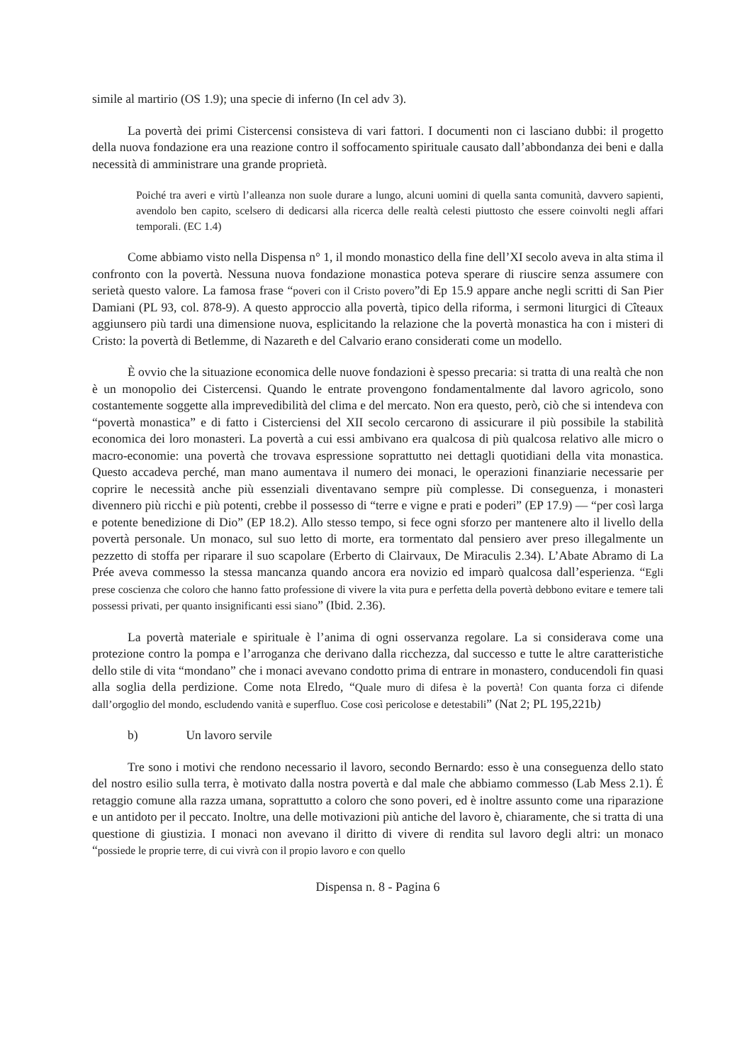simile al martirio (OS 1.9); una specie di inferno (In cel adv 3).
La povertà dei primi Cistercensi consisteva di vari fattori. I documenti non ci lasciano dubbi: il progetto della nuova fondazione era una reazione contro il soffocamento spirituale causato dall’abbondanza dei beni e dalla necessità di amministrare una grande proprietà.
Poiché tra averi e virtù l’alleanza non suole durare a lungo, alcuni uomini di quella santa comunità, davvero sapienti, avendolo ben capito, scelsero di dedicarsi alla ricerca delle realtà celesti piuttosto che essere coinvolti negli affari temporali. (EC 1.4)
Come abbiamo visto nella Dispensa n° 1, il mondo monastico della fine dell’XI secolo aveva in alta stima il confronto con la povertà. Nessuna nuova fondazione monastica poteva sperare di riuscire senza assumere con serietà questo valore. La famosa frase “poveri con il Cristo povero”di Ep 15.9 appare anche negli scritti di San Pier Damiani (PL 93, col. 878-9). A questo approccio alla povertà, tipico della riforma, i sermoni liturgici di Cîteaux aggiunsero più tardi una dimensione nuova, esplicitando la relazione che la povertà monastica ha con i misteri di Cristo: la povertà di Betlemme, di Nazareth e del Calvario erano considerati come un modello.
È ovvio che la situazione economica delle nuove fondazioni è spesso precaria: si tratta di una realtà che non è un monopolio dei Cistercensi. Quando le entrate provengono fondamentalmente dal lavoro agricolo, sono costantemente soggette alla imprevedibilità del clima e del mercato. Non era questo, però, ciò che si intendeva con “povertà monastica” e di fatto i Cisterciensi del XII secolo cercarono di assicurare il più possibile la stabilità economica dei loro monasteri. La povertà a cui essi ambivano era qualcosa di più qualcosa relativo alle micro o macro-economie: una povertà che trovava espressione soprattutto nei dettagli quotidiani della vita monastica. Questo accadeva perché, man mano aumentava il numero dei monaci, le operazioni finanziarie necessarie per coprire le necessità anche più essenziali diventavano sempre più complesse. Di conseguenza, i monasteri divennero più ricchi e più potenti, crebbe il possesso di “terre e vigne e prati e poderi” (EP 17.9) — “per così larga e potente benedizione di Dio” (EP 18.2). Allo stesso tempo, si fece ogni sforzo per mantenere alto il livello della povertà personale. Un monaco, sul suo letto di morte, era tormentato dal pensiero aver preso illegalmente un pezzetto di stoffa per riparare il suo scapolare (Erberto di Clairvaux, De Miraculis 2.34). L’Abate Abramo di La Prée aveva commesso la stessa mancanza quando ancora era novizio ed imparò qualcosa dall’esperienza. “Egli prese coscienza che coloro che hanno fatto professione di vivere la vita pura e perfetta della povertà debbono evitare e temere tali possessi privati, per quanto insignificanti essi siano” (Ibid. 2.36).
La povertà materiale e spirituale è l’anima di ogni osservanza regolare. La si considerava come una protezione contro la pompa e l’arroganza che derivano dalla ricchezza, dal successo e tutte le altre caratteristiche dello stile di vita “mondano” che i monaci avevano condotto prima di entrare in monastero, conducendoli fin quasi alla soglia della perdizione. Come nota Elredo, “Quale muro di difesa è la povertà! Con quanta forza ci difende dall’orgoglio del mondo, escludendo vanità e superfluo. Cose così pericolose e detestabili” (Nat 2; PL 195,221b)
b) Un lavoro servile
Tre sono i motivi che rendono necessario il lavoro, secondo Bernardo: esso è una conseguenza dello stato del nostro esilio sulla terra, è motivato dalla nostra povertà e dal male che abbiamo commesso (Lab Mess 2.1). É retaggio comune alla razza umana, soprattutto a coloro che sono poveri, ed è inoltre assunto come una riparazione e un antidoto per il peccato. Inoltre, una delle motivazioni più antiche del lavoro è, chiaramente, che si tratta di una questione di giustizia. I monaci non avevano il diritto di vivere di rendita sul lavoro degli altri: un monaco “possiede le proprie terre, di cui vivrà con il propio lavoro e con quello
Dispensa n. 8 - Pagina 6